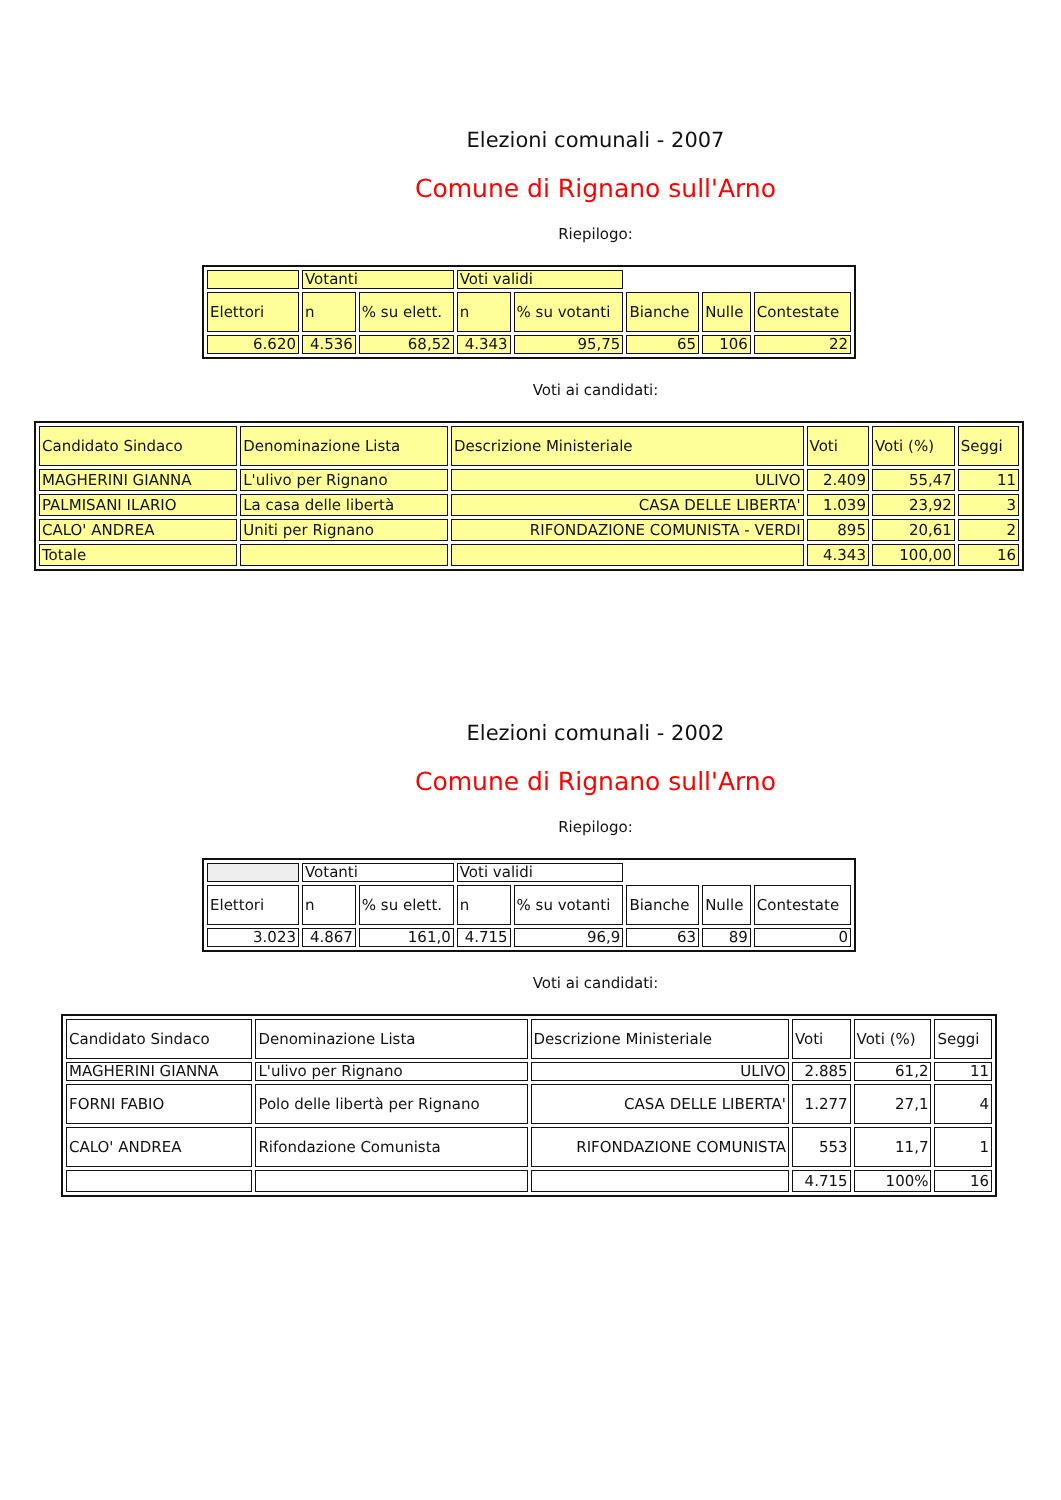Elezioni comunali - 2007
Comune di Rignano sull'Arno
Riepilogo:
| | Votanti | | Voti validi | | | | |
| Elettori | n | % su elett. | n | % su votanti | Bianche | Nulle | Contestate |
| 6.620 | 4.536 | 68,52 | 4.343 | 95,75 | 65 | 106 | 22 |
Voti ai candidati:
| Candidato Sindaco | Denominazione Lista | Descrizione Ministeriale | Voti | Voti (%) | Seggi |
| MAGHERINI GIANNA | L'ulivo per Rignano | ULIVO | 2.409 | 55,47 | 11 |
| PALMISANI ILARIO | La casa delle libertà | CASA DELLE LIBERTA' | 1.039 | 23,92 | 3 |
| CALO' ANDREA | Uniti per Rignano | RIFONDAZIONE COMUNISTA - VERDI | 895 | 20,61 | 2 |
| Totale | | | 4.343 | 100,00 | 16 |
Elezioni comunali - 2002
Comune di Rignano sull'Arno
Riepilogo:
| | Votanti | | Voti validi | | | | |
| Elettori | n | % su elett. | n | % su votanti | Bianche | Nulle | Contestate |
| 3.023 | 4.867 | 161,0 | 4.715 | 96,9 | 63 | 89 | 0 |
Voti ai candidati:
| Candidato Sindaco | Denominazione Lista | Descrizione Ministeriale | Voti | Voti (%) | Seggi |
| MAGHERINI GIANNA | L'ulivo per Rignano | ULIVO | 2.885 | 61,2 | 11 |
| FORNI FABIO | Polo delle libertà per Rignano | CASA DELLE LIBERTA' | 1.277 | 27,1 | 4 |
| CALO' ANDREA | Rifondazione Comunista | RIFONDAZIONE COMUNISTA | 553 | 11,7 | 1 |
| | | | 4.715 | 100% | 16 |